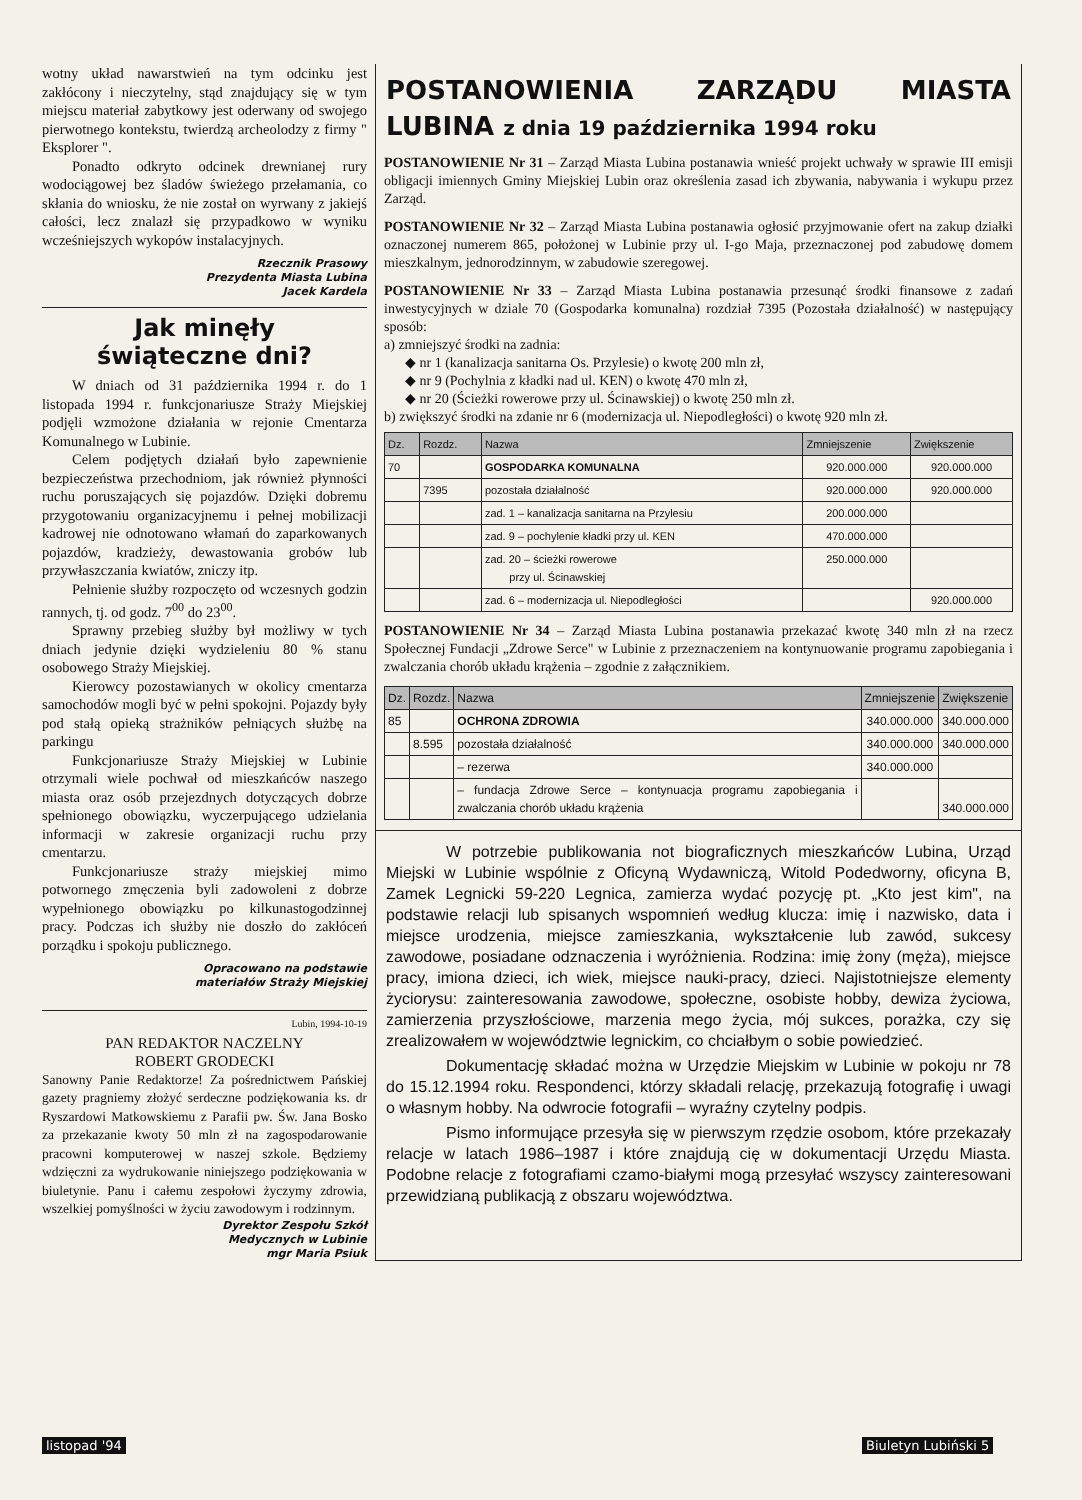wotny układ nawarstwień na tym odcinku jest zakłócony i nieczytelny, stąd znajdujący się w tym miejscu materiał zabytkowy jest oderwany od swojego pierwotnego kontekstu, twierdzą archeolodzy z firmy " Eksplorer ".
Ponadto odkryto odcinek drewnianej rury wodociągowej bez śladów świeżego przełamania, co skłania do wniosku, że nie został on wyrwany z jakiejś całości, lecz znalazł się przypadkowo w wyniku wcześniejszych wykopów instalacyjnych.
Rzecznik Prasowy
Prezydenta Miasta Lubina
Jacek Kardela
Jak minęły
świąteczne dni?
W dniach od 31 października 1994 r. do 1 listopada 1994 r. funkcjonariusze Straży Miejskiej podjęli wzmożone działania w rejonie Cmentarza Komunalnego w Lubinie.
Celem podjętych działań było zapewnienie bezpieczeństwa przechodniom, jak również płynności ruchu poruszających się pojazdów. Dzięki dobremu przygotowaniu organizacyjnemu i pełnej mobilizacji kadrowej nie odnotowano włamań do zaparkowanych pojazdów, kradzieży, dewastowania grobów lub przywłaszczania kwiatów, zniczy itp.
Pełnienie służby rozpoczęto od wczesnych godzin rannych, tj. od godz. 7<sup>00</sup> do 23<sup>00</sup>.
Sprawny przebieg służby był możliwy w tych dniach jedynie dzięki wydzieleniu 80 % stanu osobowego Straży Miejskiej.
Kierowcy pozostawianych w okolicy cmentarza samochodów mogli być w pełni spokojni. Pojazdy były pod stałą opieką strażników pełniących służbę na parkingu
Funkcjonariusze Straży Miejskiej w Lubinie otrzymali wiele pochwał od mieszkańców naszego miasta oraz osób przejezdnych dotyczących dobrze spełnionego obowiązku, wyczerpującego udzielania informacji w zakresie organizacji ruchu przy cmentarzu.
Funkcjonariusze straży miejskiej mimo potwornego zmęczenia byli zadowoleni z dobrze wypełnionego obowiązku po kilkunastogodzinnej pracy. Podczas ich służby nie doszło do zakłóceń porządku i spokoju publicznego.
Opracowano na podstawie
materiałów Straży Miejskiej
Lubin, 1994-10-19
PAN REDAKTOR NACZELNY
ROBERT GRODECKI
Sanowny Panie Redaktorze! Za pośrednictwem Pańskiej gazety pragniemy złożyć serdeczne podziękowania ks. dr Ryszardowi Matkowskiemu z Parafii pw. Św. Jana Bosko za przekazanie kwoty 50 mln zł na zagospodarowanie pracowni komputerowej w naszej szkole. Będziemy wdzięczni za wydrukowanie niniejszego podziękowania w biuletynie. Panu i całemu zespołowi życzymy zdrowia, wszelkiej pomyślności w życiu zawodowym i rodzinnym.
Dyrektor Zespołu Szkół
Medycznych w Lubinie
mgr Maria Psiuk
POSTANOWIENIA ZARZĄDU MIASTA LUBINA z dnia 19 października 1994 roku
POSTANOWIENIE Nr 31 – Zarząd Miasta Lubina postanawia wnieść projekt uchwały w sprawie III emisji obligacji imiennych Gminy Miejskiej Lubin oraz określenia zasad ich zbywania, nabywania i wykupu przez Zarząd.
POSTANOWIENIE Nr 32 – Zarząd Miasta Lubina postanawia ogłosić przyjmowanie ofert na zakup działki oznaczonej numerem 865, położonej w Lubinie przy ul. I-go Maja, przeznaczonej pod zabudowę domem mieszkalnym, jednorodzinnym, w zabudowie szeregowej.
POSTANOWIENIE Nr 33 – Zarząd Miasta Lubina postanawia przesunąć środki finansowe z zadań inwestycyjnych w dziale 70 (Gospodarka komunalna) rozdział 7395 (Pozostała działalność) w następujący sposób:
a) zmniejszyć środki na zadnia:
◆ nr 1 (kanalizacja sanitarna Os. Przylesie) o kwotę 200 mln zł,
◆ nr 9 (Pochylnia z kładki nad ul. KEN) o kwotę 470 mln zł,
◆ nr 20 (Ścieżki rowerowe przy ul. Ścinawskiej) o kwotę 250 mln zł.
b) zwiększyć środki na zdanie nr 6 (modernizacja ul. Niepodległości) o kwotę 920 mln zł.
| Dz. | Rozdz. | Nazwa | Zmniejszenie | Zwiększenie |
| --- | --- | --- | --- | --- |
| 70 | | GOSPODARKA KOMUNALNA | 920.000.000 | 920.000.000 |
| | 7395 | pozostała działalność | 920.000.000 | 920.000.000 |
| | | zad. 1 – kanalizacja sanitarna na Przylesiu | 200.000.000 | |
| | | zad. 9 – pochylenie kładki przy ul. KEN | 470.000.000 | |
| | | zad. 20 – ścieżki rowerowe przy ul. Ścinawskiej | 250.000.000 | |
| | | zad. 6 – modernizacja ul. Niepodległości | | 920.000.000 |
POSTANOWIENIE Nr 34 – Zarząd Miasta Lubina postanawia przekazać kwotę 340 mln zł na rzecz Społecznej Fundacji „Zdrowe Serce" w Lubinie z przeznaczeniem na kontynuowanie programu zapobiegania i zwalczania chorób układu krążenia – zgodnie z załącznikiem.
| Dz. | Rozdz. | Nazwa | Zmniejszenie | Zwiększenie |
| --- | --- | --- | --- | --- |
| 85 | | OCHRONA ZDROWIA | 340.000.000 | 340.000.000 |
| | 8.595 | pozostała działalność | 340.000.000 | 340.000.000 |
| | | – rezerwa | 340.000.000 | |
| | | – fundacja Zdrowe Serce – kontynuacja programu zapobiegania i zwalczania chorób układu krążenia | | 340.000.000 |
W potrzebie publikowania not biograficznych mieszkańców Lubina, Urząd Miejski w Lubinie wspólnie z Oficyną Wydawniczą, Witold Podedworny, oficyna B, Zamek Legnicki 59-220 Legnica, zamierza wydać pozycję pt. „Kto jest kim", na podstawie relacji lub spisanych wspomnień według klucza: imię i nazwisko, data i miejsce urodzenia, miejsce zamieszkania, wykształcenie lub zawód, sukcesy zawodowe, posiadane odznaczenia i wyróżnienia. Rodzina: imię żony (męża), miejsce pracy, imiona dzieci, ich wiek, miejsce nauki-pracy, dzieci. Najistotniejsze elementy życiorysu: zainteresowania zawodowe, społeczne, osobiste hobby, dewiza życiowa, zamierzenia przyszłościowe, marzenia mego życia, mój sukces, porażka, czy się zrealizowałem w województwie legnickim, co chciałbym o sobie powiedzieć.
Dokumentację składać można w Urzędzie Miejskim w Lubinie w pokoju nr 78 do 15.12.1994 roku. Respondenci, którzy składali relację, przekazują fotografię i uwagi o własnym hobby. Na odwrocie fotografii – wyraźny czytelny podpis.
Pismo informujące przesyła się w pierwszym rzędzie osobom, które przekazały relacje w latach 1986–1987 i które znajdują cię w dokumentacji Urzędu Miasta. Podobne relacje z fotografiami czamo-białymi mogą przesyłać wszyscy zainteresowani przewidzianą publikacją z obszaru województwa.
listopad '94 Biuletyn Lubiński 5